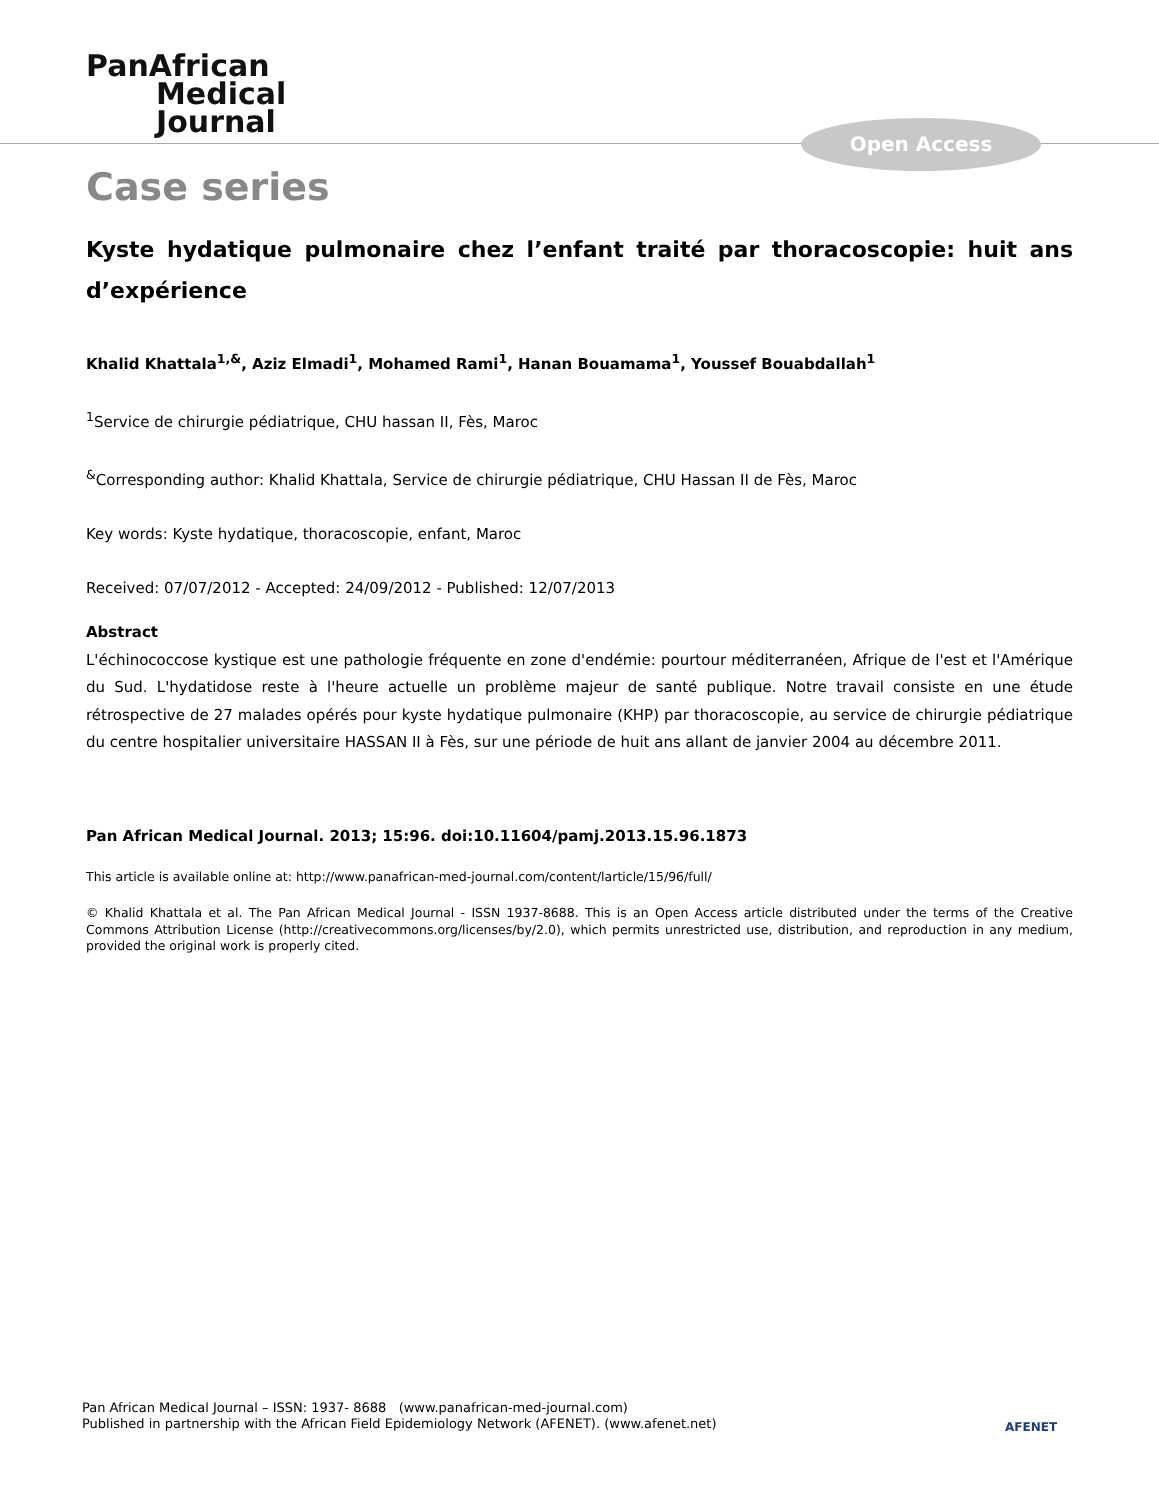PanAfrican
Medical
Journal
Open Access
Case series
Kyste hydatique pulmonaire chez l’enfant traité par thoracoscopie: huit ans d’expérience
Khalid Khattala<sup>1,&</sup>, Aziz Elmadi<sup>1</sup>, Mohamed Rami<sup>1</sup>, Hanan Bouamama<sup>1</sup>, Youssef Bouabdallah<sup>1</sup>
<sup>1</sup> Service de chirurgie pédiatrique, CHU hassan II, Fès, Maroc
<sup>&</sup>Corresponding author: Khalid Khattala, Service de chirurgie pédiatrique, CHU Hassan II de Fès, Maroc
Key words: Kyste hydatique, thoracoscopie, enfant, Maroc
Received: 07/07/2012 - Accepted: 24/09/2012 - Published: 12/07/2013
Abstract
L'échinococcose kystique est une pathologie fréquente en zone d'endémie: pourtour méditerranéen, Afrique de l'est et l'Amérique du Sud. L'hydatidose reste à l'heure actuelle un problème majeur de santé publique. Notre travail consiste en une étude rétrospective de 27 malades opérés pour kyste hydatique pulmonaire (KHP) par thoracoscopie, au service de chirurgie pédiatrique du centre hospitalier universitaire HASSAN II à Fès, sur une période de huit ans allant de janvier 2004 au décembre 2011.
Pan African Medical Journal. 2013; 15:96. doi:10.11604/pamj.2013.15.96.1873
This article is available online at: http://www.panafrican-med-journal.com/content/larticle/15/96/full/
© Khalid Khattala et al. The Pan African Medical Journal - ISSN 1937-8688. This is an Open Access article distributed under the terms of the Creative Commons Attribution License (http://creativecommons.org/licenses/by/2.0), which permits unrestricted use, distribution, and reproduction in any medium, provided the original work is properly cited.
Pan African Medical Journal – ISSN: 1937- 8688 (www.panafrican-med-journal.com)
Published in partnership with the African Field Epidemiology Network (AFENET). (www.afenet.net)
AFENET